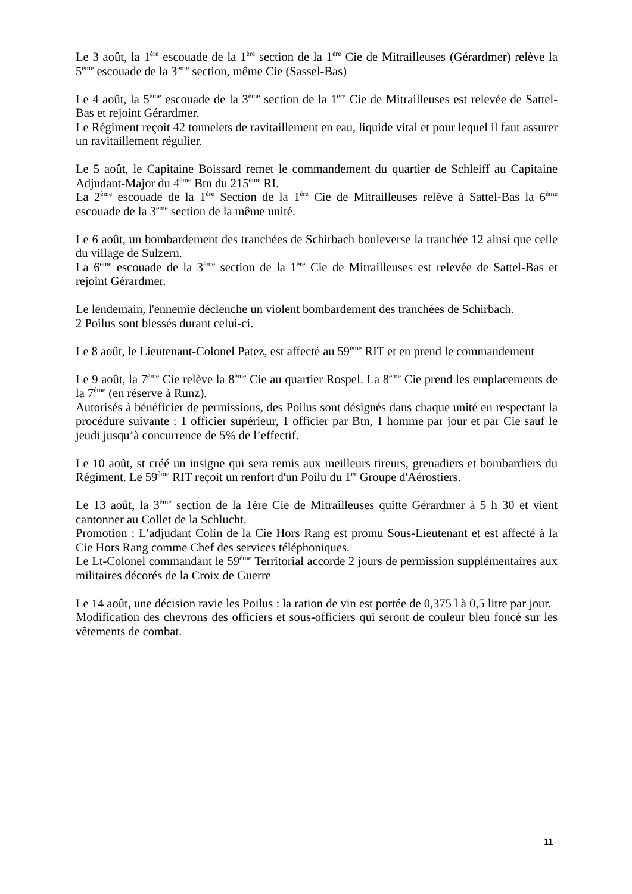Le 3 août, la 1<sup>ère</sup> escouade de la 1<sup>ère</sup> section de la 1<sup>ère</sup> Cie de Mitrailleuses (Gérardmer) relève la 5<sup>ème</sup> escouade de la 3<sup>ème</sup> section, même Cie (Sassel-Bas)
Le 4 août, la 5<sup>ème</sup> escouade de la 3<sup>ème</sup> section de la 1<sup>ère</sup> Cie de Mitrailleuses est relevée de Sattel-Bas et rejoint Gérardmer.
Le Régiment reçoit 42 tonnelets de ravitaillement en eau, liquide vital et pour lequel il faut assurer un ravitaillement régulier.
Le 5 août, le Capitaine Boissard remet le commandement du quartier de Schleiff au Capitaine Adjudant-Major du 4<sup>ème</sup> Btn du 215<sup>ème</sup> RI.
La 2<sup>ème</sup> escouade de la 1<sup>ère</sup> Section de la 1<sup>ère</sup> Cie de Mitrailleuses relève à Sattel-Bas la 6<sup>ème</sup> escouade de la 3<sup>ème</sup> section de la même unité.
Le 6 août, un bombardement des tranchées de Schirbach bouleverse la tranchée 12 ainsi que celle du village de Sulzern.
La 6<sup>ème</sup> escouade de la 3<sup>ème</sup> section de la 1<sup>ère</sup> Cie de Mitrailleuses est relevée de Sattel-Bas et rejoint Gérardmer.
Le lendemain, l'ennemie déclenche un violent bombardement des tranchées de Schirbach.
2 Poilus sont blessés durant celui-ci.
Le 8 août, le Lieutenant-Colonel Patez, est affecté au 59<sup>ème</sup> RIT et en prend le commandement
Le 9 août, la 7<sup>ème</sup> Cie relève la 8<sup>ème</sup> Cie au quartier Rospel. La 8<sup>ème</sup> Cie prend les emplacements de la 7<sup>ème</sup> (en réserve à Runz).
Autorisés à bénéficier de permissions, des Poilus sont désignés dans chaque unité en respectant la procédure suivante : 1 officier supérieur, 1 officier par Btn, 1 homme par jour et par Cie sauf le jeudi jusqu’à concurrence de 5% de l’effectif.
Le 10 août, st créé un insigne qui sera remis aux meilleurs tireurs, grenadiers et bombardiers du Régiment. Le 59<sup>ème</sup> RIT reçoit un renfort d'un Poilu du 1<sup>er</sup> Groupe d'Aérostiers.
Le 13 août, la 3<sup>ème</sup> section de la 1ère Cie de Mitrailleuses quitte Gérardmer à 5 h 30 et vient cantonner au Collet de la Schlucht.
Promotion : L’adjudant Colin de la Cie Hors Rang est promu Sous-Lieutenant et est affecté à la Cie Hors Rang comme Chef des services téléphoniques.
Le Lt-Colonel commandant le 59<sup>ème</sup> Territorial accorde 2 jours de permission supplémentaires aux militaires décorés de la Croix de Guerre
Le 14 août, une décision ravie les Poilus : la ration de vin est portée de 0,375 l à 0,5 litre par jour.
Modification des chevrons des officiers et sous-officiers qui seront de couleur bleu foncé sur les vêtements de combat.
11